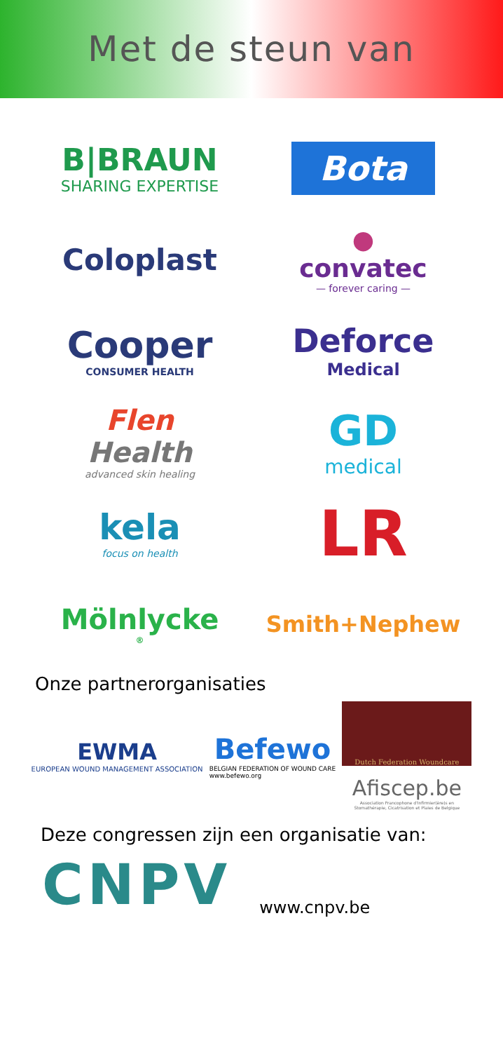Met de steun van
B|BRAUN
SHARING EXPERTISE
Bota
Coloplast
●
convatec
— forever caring —
Cooper
CONSUMER HEALTH
Deforce
Medical
Flen
Health
advanced skin healing
GD
medical
kela
focus on health
LR
Mölnlycke<sup>®</sup>
Smith+Nephew
Onze partnerorganisaties
EWMA
EUROPEAN WOUND MANAGEMENT ASSOCIATION
Befewo
BELGIAN FEDERATION OF WOUND CARE
www.befewo.org
Dutch Federation Woundcare
Afiscep.be
Association Francophone d'Infirmier(ère)s en
Stomathérapie, Cicatrisation et Plaies de Belgique
Deze congressen zijn een organisatie van:
CNPV
www.cnpv.be